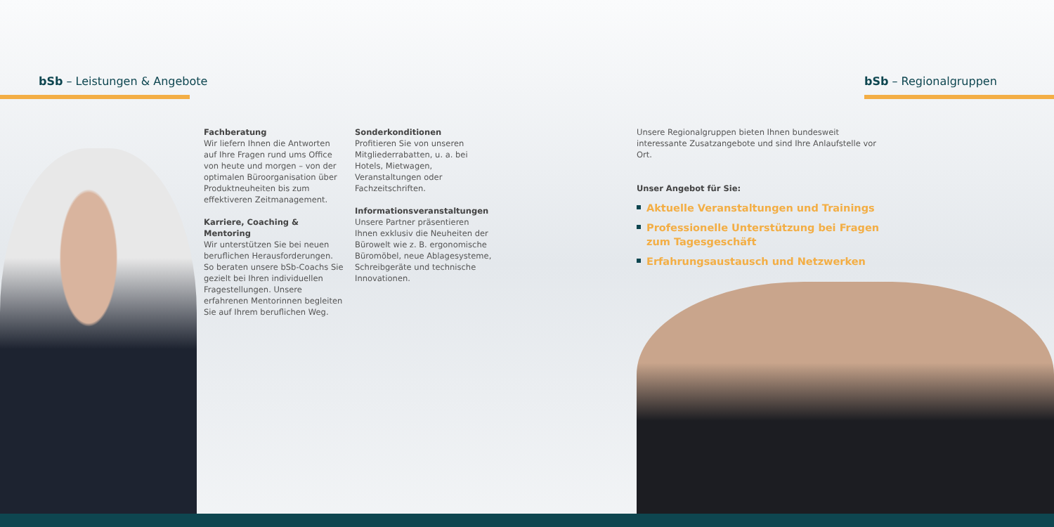bSb – Leistungen & Angebote bSb – Regionalgruppen
Fachberatung
Wir liefern Ihnen die Antworten auf Ihre Fragen rund ums Office von heute und morgen – von der optimalen Büroorganisation über Produktneuheiten bis zum effektiveren Zeitmanagement.
Karriere, Coaching & Mentoring
Wir unterstützen Sie bei neuen beruflichen Herausforderungen. So beraten unsere bSb-Coachs Sie gezielt bei Ihren individuellen Fragestellungen. Unsere erfahrenen Mentorinnen begleiten Sie auf Ihrem beruflichen Weg.
Sonderkonditionen
Profitieren Sie von unseren Mitgliederrabatten, u. a. bei Hotels, Mietwagen, Veranstaltungen oder Fachzeitschriften.
Informationsveranstaltungen
Unsere Partner präsentieren Ihnen exklusiv die Neuheiten der Bürowelt wie z. B. ergonomische Büromöbel, neue Ablagesysteme, Schreibgeräte und technische Innovationen.
Unsere Regionalgruppen bieten Ihnen bundesweit interessante Zusatzangebote und sind Ihre Anlaufstelle vor Ort.
Unser Angebot für Sie:
Aktuelle Veranstaltungen und Trainings
Professionelle Unterstützung bei Fragen zum Tagesgeschäft
Erfahrungsaustausch und Netzwerken